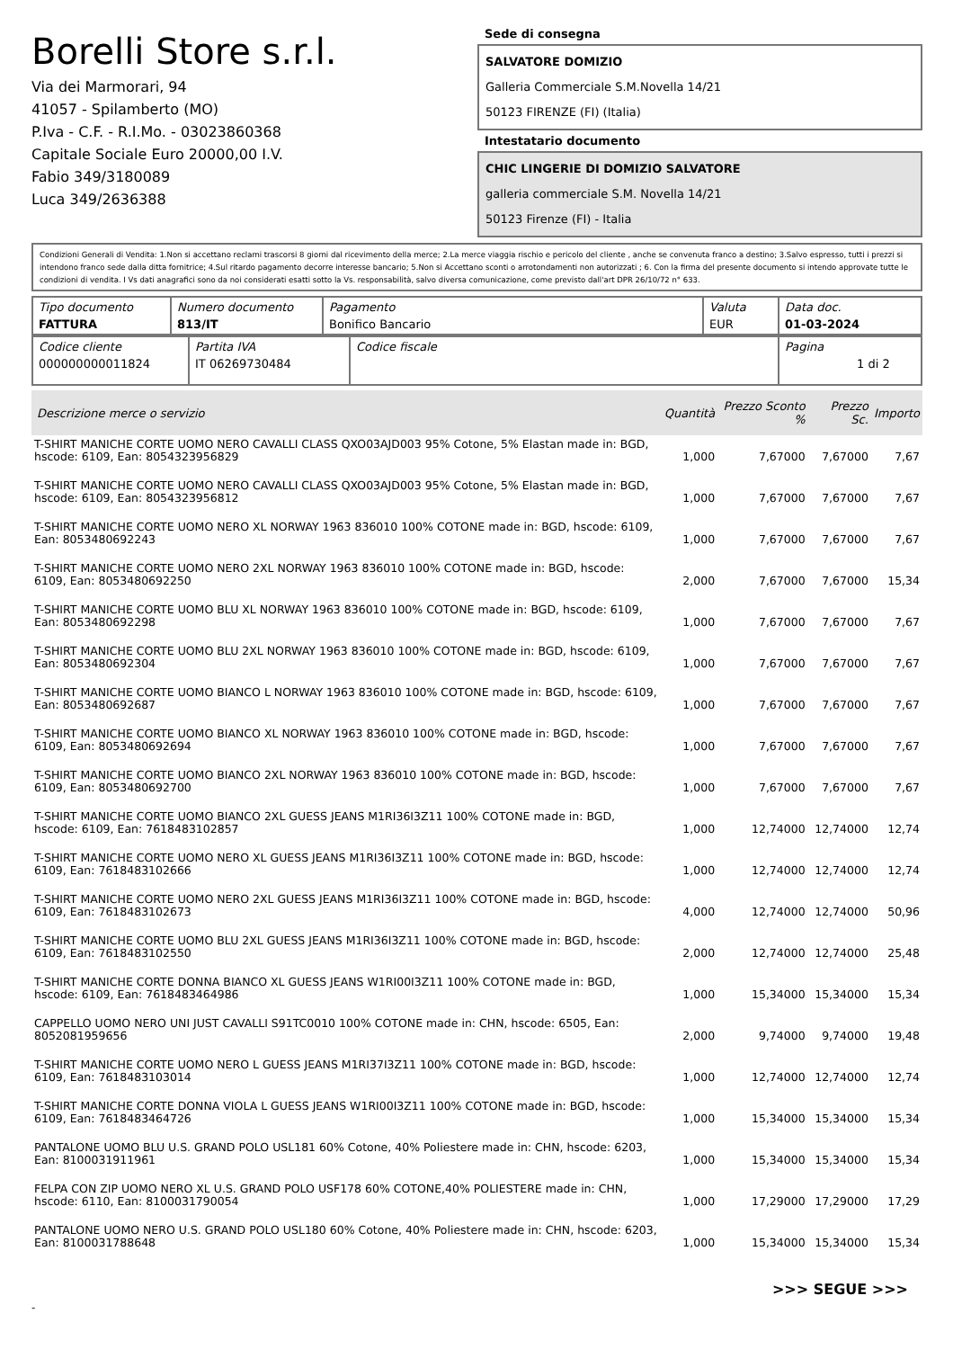Borelli Store s.r.l.
Via dei Marmorari, 94
41057 - Spilamberto (MO)
P.Iva - C.F. - R.I.Mo. - 03023860368
Capitale Sociale Euro 20000,00 I.V.
Fabio 349/3180089
Luca 349/2636388
Sede di consegna
SALVATORE DOMIZIO
Galleria Commerciale S.M.Novella 14/21
50123 FIRENZE (FI) (Italia)
Intestatario documento
CHIC LINGERIE DI DOMIZIO SALVATORE
galleria commerciale S.M. Novella 14/21
50123 Firenze (FI) - Italia
Condizioni Generali di Vendita: 1.Non si accettano reclami trascorsi 8 giorni dal ricevimento della merce; 2.La merce viaggia rischio e pericolo del cliente , anche se convenuta franco a destino; 3.Salvo espresso, tutti i prezzi si intendono franco sede dalla ditta fornitrice; 4.Sul ritardo pagamento decorre interesse bancario; 5.Non si Accettano sconti o arrotondamenti non autorizzati ; 6. Con la firma del presente documento si intendo approvate tutte le condizioni di vendita. I Vs dati anagrafici sono da noi considerati esatti sotto la Vs. responsabilità, salvo diversa comunicazione, come previsto dall'art DPR 26/10/72 n° 633.
| Tipo documento FATTURA | Numero documento 813/IT | Pagamento Bonifico Bancario | Valuta EUR | Data doc. 01-03-2024 |
| Codice cliente 000000000011824 | Partita IVA IT 06269730484 | Codice fiscale | Pagina 1 di 2 |
| Descrizione merce o servizio | Quantità | Prezzo Sconto % | Prezzo Sc. | Importo |
| --- | --- | --- | --- | --- |
| T-SHIRT MANICHE CORTE UOMO NERO CAVALLI CLASS QXO03AJD003 95% Cotone, 5% Elastan made in: BGD, hscode: 6109, Ean: 8054323956829 | 1,000 | 7,67000 | 7,67000 | 7,67 |
| T-SHIRT MANICHE CORTE UOMO NERO CAVALLI CLASS QXO03AJD003 95% Cotone, 5% Elastan made in: BGD, hscode: 6109, Ean: 8054323956812 | 1,000 | 7,67000 | 7,67000 | 7,67 |
| T-SHIRT MANICHE CORTE UOMO NERO XL NORWAY 1963 836010 100% COTONE made in: BGD, hscode: 6109, Ean: 8053480692243 | 1,000 | 7,67000 | 7,67000 | 7,67 |
| T-SHIRT MANICHE CORTE UOMO NERO 2XL NORWAY 1963 836010 100% COTONE made in: BGD, hscode: 6109, Ean: 8053480692250 | 2,000 | 7,67000 | 7,67000 | 15,34 |
| T-SHIRT MANICHE CORTE UOMO BLU XL NORWAY 1963 836010 100% COTONE made in: BGD, hscode: 6109, Ean: 8053480692298 | 1,000 | 7,67000 | 7,67000 | 7,67 |
| T-SHIRT MANICHE CORTE UOMO BLU 2XL NORWAY 1963 836010 100% COTONE made in: BGD, hscode: 6109, Ean: 8053480692304 | 1,000 | 7,67000 | 7,67000 | 7,67 |
| T-SHIRT MANICHE CORTE UOMO BIANCO L NORWAY 1963 836010 100% COTONE made in: BGD, hscode: 6109, Ean: 8053480692687 | 1,000 | 7,67000 | 7,67000 | 7,67 |
| T-SHIRT MANICHE CORTE UOMO BIANCO XL NORWAY 1963 836010 100% COTONE made in: BGD, hscode: 6109, Ean: 8053480692694 | 1,000 | 7,67000 | 7,67000 | 7,67 |
| T-SHIRT MANICHE CORTE UOMO BIANCO 2XL NORWAY 1963 836010 100% COTONE made in: BGD, hscode: 6109, Ean: 8053480692700 | 1,000 | 7,67000 | 7,67000 | 7,67 |
| T-SHIRT MANICHE CORTE UOMO BIANCO 2XL GUESS JEANS M1RI36I3Z11 100% COTONE made in: BGD, hscode: 6109, Ean: 7618483102857 | 1,000 | 12,74000 | 12,74000 | 12,74 |
| T-SHIRT MANICHE CORTE UOMO NERO XL GUESS JEANS M1RI36I3Z11 100% COTONE made in: BGD, hscode: 6109, Ean: 7618483102666 | 1,000 | 12,74000 | 12,74000 | 12,74 |
| T-SHIRT MANICHE CORTE UOMO NERO 2XL GUESS JEANS M1RI36I3Z11 100% COTONE made in: BGD, hscode: 6109, Ean: 7618483102673 | 4,000 | 12,74000 | 12,74000 | 50,96 |
| T-SHIRT MANICHE CORTE UOMO BLU 2XL GUESS JEANS M1RI36I3Z11 100% COTONE made in: BGD, hscode: 6109, Ean: 7618483102550 | 2,000 | 12,74000 | 12,74000 | 25,48 |
| T-SHIRT MANICHE CORTE DONNA BIANCO XL GUESS JEANS W1RI00I3Z11 100% COTONE made in: BGD, hscode: 6109, Ean: 7618483464986 | 1,000 | 15,34000 | 15,34000 | 15,34 |
| CAPPELLO UOMO NERO UNI JUST CAVALLI S91TC0010 100% COTONE made in: CHN, hscode: 6505, Ean: 8052081959656 | 2,000 | 9,74000 | 9,74000 | 19,48 |
| T-SHIRT MANICHE CORTE UOMO NERO L GUESS JEANS M1RI37I3Z11 100% COTONE made in: BGD, hscode: 6109, Ean: 7618483103014 | 1,000 | 12,74000 | 12,74000 | 12,74 |
| T-SHIRT MANICHE CORTE DONNA VIOLA L GUESS JEANS W1RI00I3Z11 100% COTONE made in: BGD, hscode: 6109, Ean: 7618483464726 | 1,000 | 15,34000 | 15,34000 | 15,34 |
| PANTALONE UOMO BLU U.S. GRAND POLO USL181 60% Cotone, 40% Poliestere made in: CHN, hscode: 6203, Ean: 8100031911961 | 1,000 | 15,34000 | 15,34000 | 15,34 |
| FELPA CON ZIP UOMO NERO XL U.S. GRAND POLO USF178 60% COTONE,40% POLIESTERE made in: CHN, hscode: 6110, Ean: 8100031790054 | 1,000 | 17,29000 | 17,29000 | 17,29 |
| PANTALONE UOMO NERO U.S. GRAND POLO USL180 60% Cotone, 40% Poliestere made in: CHN, hscode: 6203, Ean: 8100031788648 | 1,000 | 15,34000 | 15,34000 | 15,34 |
>>> SEGUE >>>
-